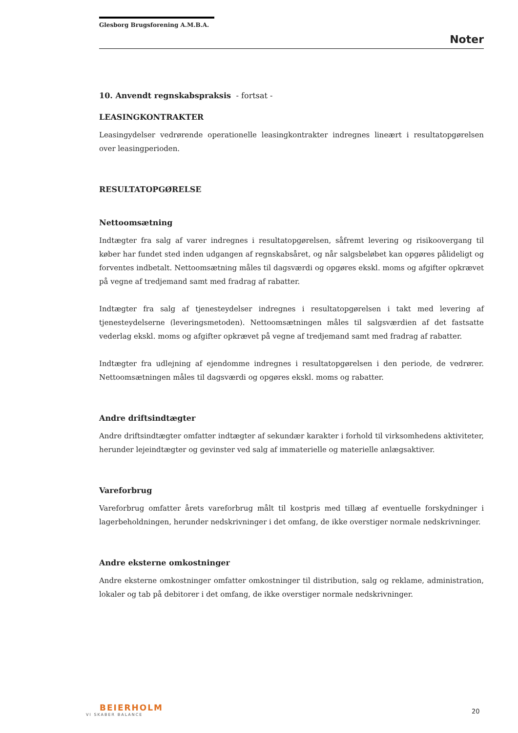Glesborg Brugsforening A.M.B.A.
Noter
10. Anvendt regnskabspraksis - fortsat -
LEASINGKONTRAKTER
Leasingydelser vedrørende operationelle leasingkontrakter indregnes lineært i resultatopgørelsen over leasingperioden.
RESULTATOPGØRELSE
Nettoomsætning
Indtægter fra salg af varer indregnes i resultatopgørelsen, såfremt levering og risikoovergang til køber har fundet sted inden udgangen af regnskabsåret, og når salgsbeløbet kan opgøres pålideligt og forventes indbetalt. Nettoomsætning måles til dagsværdi og opgøres ekskl. moms og afgifter opkrævet på vegne af tredjemand samt med fradrag af rabatter.
Indtægter fra salg af tjenesteydelser indregnes i resultatopgørelsen i takt med levering af tjenesteydelserne (leveringsmetoden). Nettoomsætningen måles til salgsværdien af det fastsatte vederlag ekskl. moms og afgifter opkrævet på vegne af tredjemand samt med fradrag af rabatter.
Indtægter fra udlejning af ejendomme indregnes i resultatopgørelsen i den periode, de vedrører. Nettoomsætningen måles til dagsværdi og opgøres ekskl. moms og rabatter.
Andre driftsindtægter
Andre driftsindtægter omfatter indtægter af sekundær karakter i forhold til virksomhedens aktiviteter, herunder lejeindtægter og gevinster ved salg af immaterielle og materielle anlægsaktiver.
Vareforbrug
Vareforbrug omfatter årets vareforbrug målt til kostpris med tillæg af eventuelle forskydninger i lagerbeholdningen, herunder nedskrivninger i det omfang, de ikke overstiger normale nedskrivninger.
Andre eksterne omkostninger
Andre eksterne omkostninger omfatter omkostninger til distribution, salg og reklame, administration, lokaler og tab på debitorer i det omfang, de ikke overstiger normale nedskrivninger.
BEIERHOLM
VI SKABER BALANCE
20